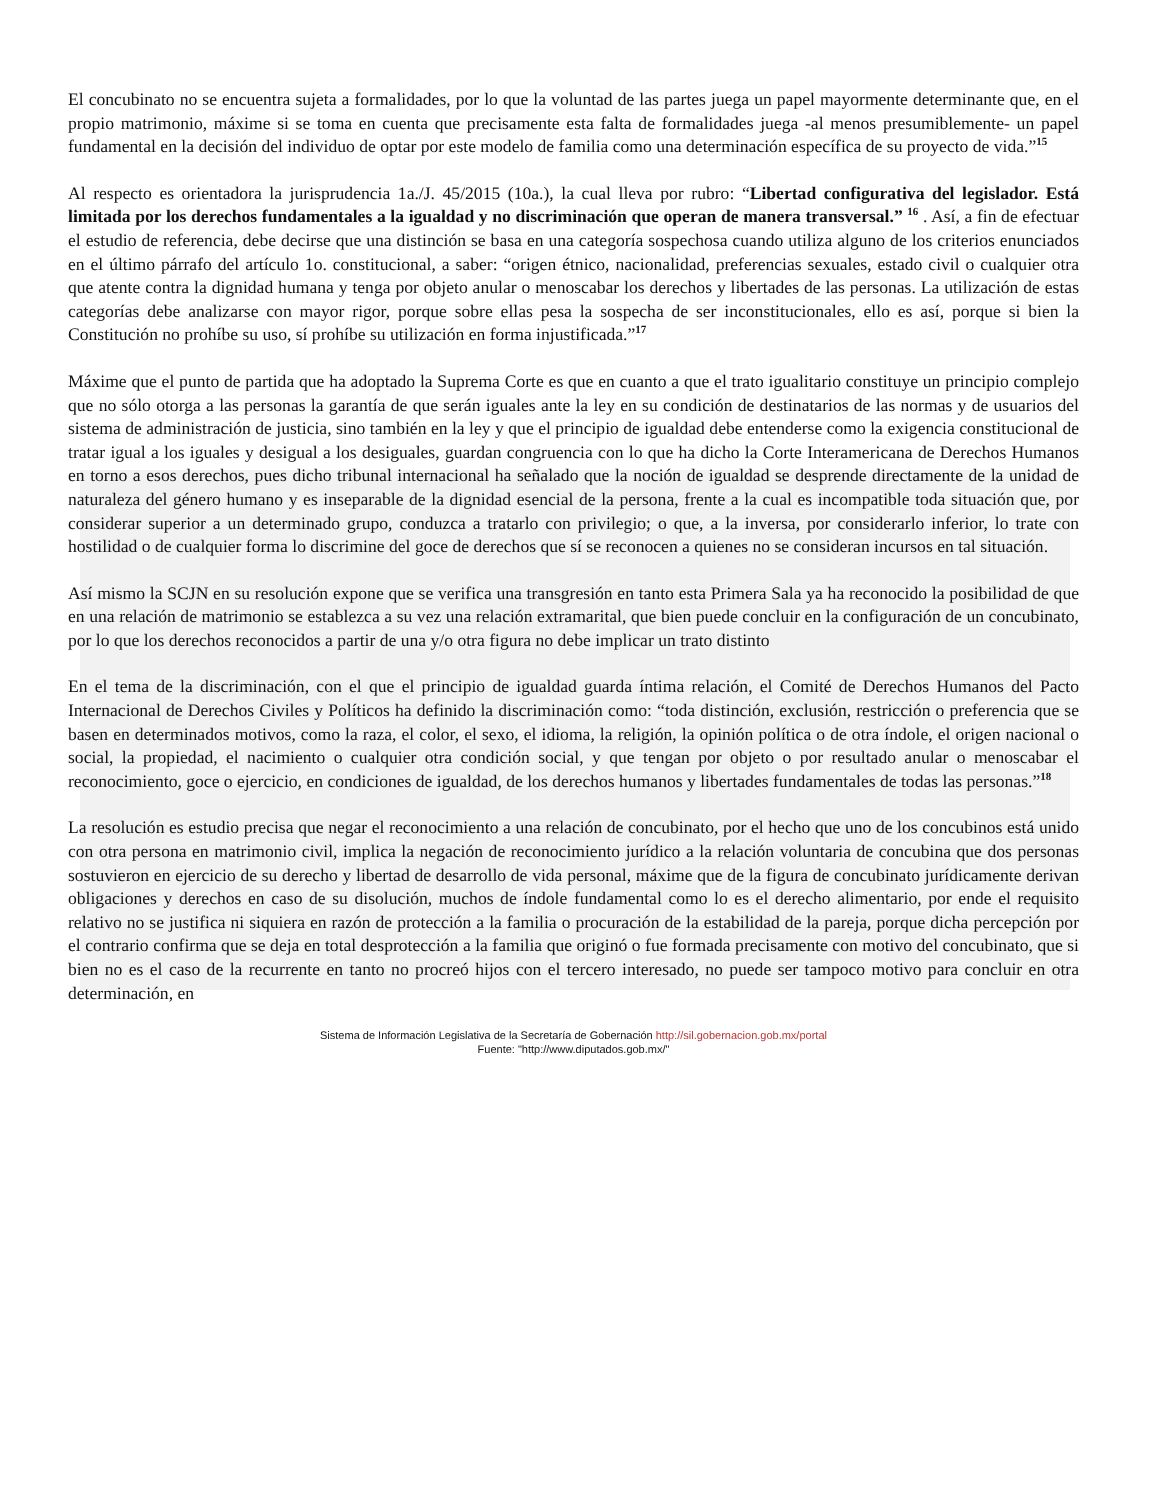El concubinato no se encuentra sujeta a formalidades, por lo que la voluntad de las partes juega un papel mayormente determinante que, en el propio matrimonio, máxime si se toma en cuenta que precisamente esta falta de formalidades juega -al menos presumiblemente- un papel fundamental en la decisión del individuo de optar por este modelo de familia como una determinación específica de su proyecto de vida.”<sup>15</sup>
Al respecto es orientadora la jurisprudencia 1a./J. 45/2015 (10a.), la cual lleva por rubro: “Libertad configurativa del legislador. Está limitada por los derechos fundamentales a la igualdad y no discriminación que operan de manera transversal.” <sup>16</sup> . Así, a fin de efectuar el estudio de referencia, debe decirse que una distinción se basa en una categoría sospechosa cuando utiliza alguno de los criterios enunciados en el último párrafo del artículo 1o. constitucional, a saber: “origen étnico, nacionalidad, preferencias sexuales, estado civil o cualquier otra que atente contra la dignidad humana y tenga por objeto anular o menoscabar los derechos y libertades de las personas. La utilización de estas categorías debe analizarse con mayor rigor, porque sobre ellas pesa la sospecha de ser inconstitucionales, ello es así, porque si bien la Constitución no prohíbe su uso, sí prohíbe su utilización en forma injustificada.”<sup>17</sup>
Máxime que el punto de partida que ha adoptado la Suprema Corte es que en cuanto a que el trato igualitario constituye un principio complejo que no sólo otorga a las personas la garantía de que serán iguales ante la ley en su condición de destinatarios de las normas y de usuarios del sistema de administración de justicia, sino también en la ley y que el principio de igualdad debe entenderse como la exigencia constitucional de tratar igual a los iguales y desigual a los desiguales, guardan congruencia con lo que ha dicho la Corte Interamericana de Derechos Humanos en torno a esos derechos, pues dicho tribunal internacional ha señalado que la noción de igualdad se desprende directamente de la unidad de naturaleza del género humano y es inseparable de la dignidad esencial de la persona, frente a la cual es incompatible toda situación que, por considerar superior a un determinado grupo, conduzca a tratarlo con privilegio; o que, a la inversa, por considerarlo inferior, lo trate con hostilidad o de cualquier forma lo discrimine del goce de derechos que sí se reconocen a quienes no se consideran incursos en tal situación.
Así mismo la SCJN en su resolución expone que se verifica una transgresión en tanto esta Primera Sala ya ha reconocido la posibilidad de que en una relación de matrimonio se establezca a su vez una relación extramarital, que bien puede concluir en la configuración de un concubinato, por lo que los derechos reconocidos a partir de una y/o otra figura no debe implicar un trato distinto
En el tema de la discriminación, con el que el principio de igualdad guarda íntima relación, el Comité de Derechos Humanos del Pacto Internacional de Derechos Civiles y Políticos ha definido la discriminación como: “toda distinción, exclusión, restricción o preferencia que se basen en determinados motivos, como la raza, el color, el sexo, el idioma, la religión, la opinión política o de otra índole, el origen nacional o social, la propiedad, el nacimiento o cualquier otra condición social, y que tengan por objeto o por resultado anular o menoscabar el reconocimiento, goce o ejercicio, en condiciones de igualdad, de los derechos humanos y libertades fundamentales de todas las personas.”<sup>18</sup>
La resolución es estudio precisa que negar el reconocimiento a una relación de concubinato, por el hecho que uno de los concubinos está unido con otra persona en matrimonio civil, implica la negación de reconocimiento jurídico a la relación voluntaria de concubina que dos personas sostuvieron en ejercicio de su derecho y libertad de desarrollo de vida personal, máxime que de la figura de concubinato jurídicamente derivan obligaciones y derechos en caso de su disolución, muchos de índole fundamental como lo es el derecho alimentario, por ende el requisito relativo no se justifica ni siquiera en razón de protección a la familia o procuración de la estabilidad de la pareja, porque dicha percepción por el contrario confirma que se deja en total desprotección a la familia que originó o fue formada precisamente con motivo del concubinato, que si bien no es el caso de la recurrente en tanto no procreó hijos con el tercero interesado, no puede ser tampoco motivo para concluir en otra determinación, en
Sistema de Información Legislativa de la Secretaría de Gobernación http://sil.gobernacion.gob.mx/portal
Fuente: "http://www.diputados.gob.mx/"